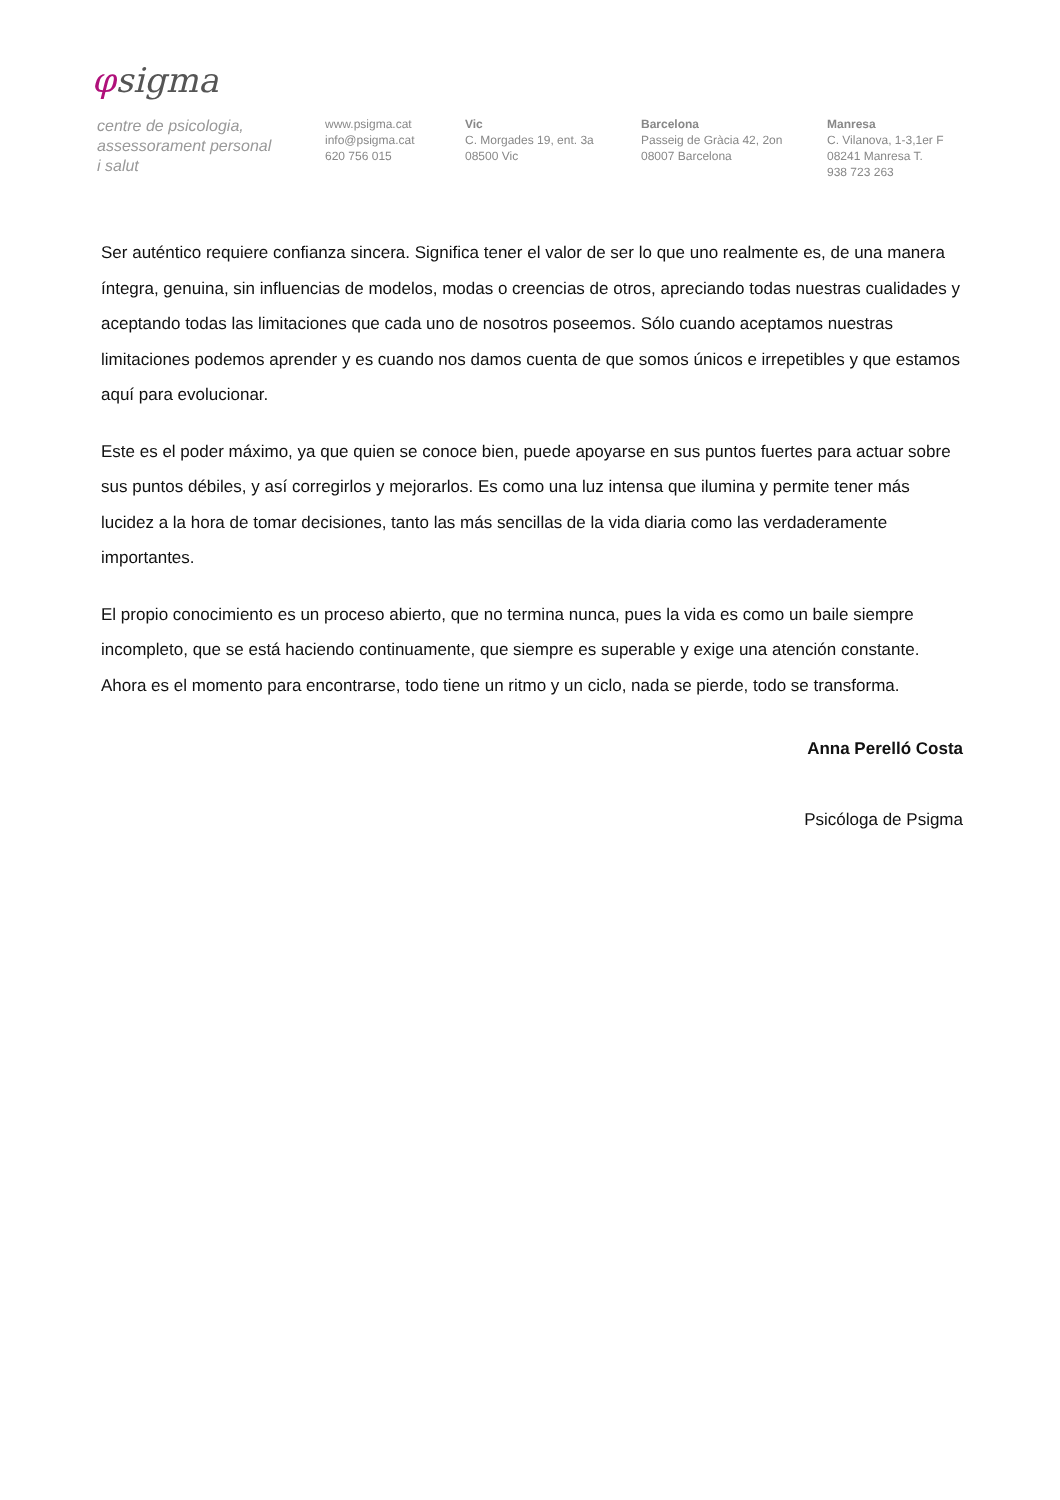φsigma
centre de psicologia,
assessorament personal
i salut
www.psigma.cat
info@psigma.cat
620 756 015
Vic
C. Morgades 19, ent. 3a
08500 Vic
Barcelona
Passeig de Gràcia 42, 2on
08007 Barcelona
Manresa
C. Vilanova, 1-3,1er F
08241 Manresa T.
938 723 263
Ser auténtico requiere confianza sincera. Significa tener el valor de ser lo que uno realmente es, de una manera íntegra, genuina, sin influencias de modelos, modas o creencias de otros, apreciando todas nuestras cualidades y aceptando todas las limitaciones que cada uno de nosotros poseemos. Sólo cuando aceptamos nuestras limitaciones podemos aprender y es cuando nos damos cuenta de que somos únicos e irrepetibles y que estamos aquí para evolucionar.
Este es el poder máximo, ya que quien se conoce bien, puede apoyarse en sus puntos fuertes para actuar sobre sus puntos débiles, y así corregirlos y mejorarlos. Es como una luz intensa que ilumina y permite tener más lucidez a la hora de tomar decisiones, tanto las más sencillas de la vida diaria como las verdaderamente importantes.
El propio conocimiento es un proceso abierto, que no termina nunca, pues la vida es como un baile siempre incompleto, que se está haciendo continuamente, que siempre es superable y exige una atención constante. Ahora es el momento para encontrarse, todo tiene un ritmo y un ciclo, nada se pierde, todo se transforma.
Anna Perelló Costa
Psicóloga de Psigma